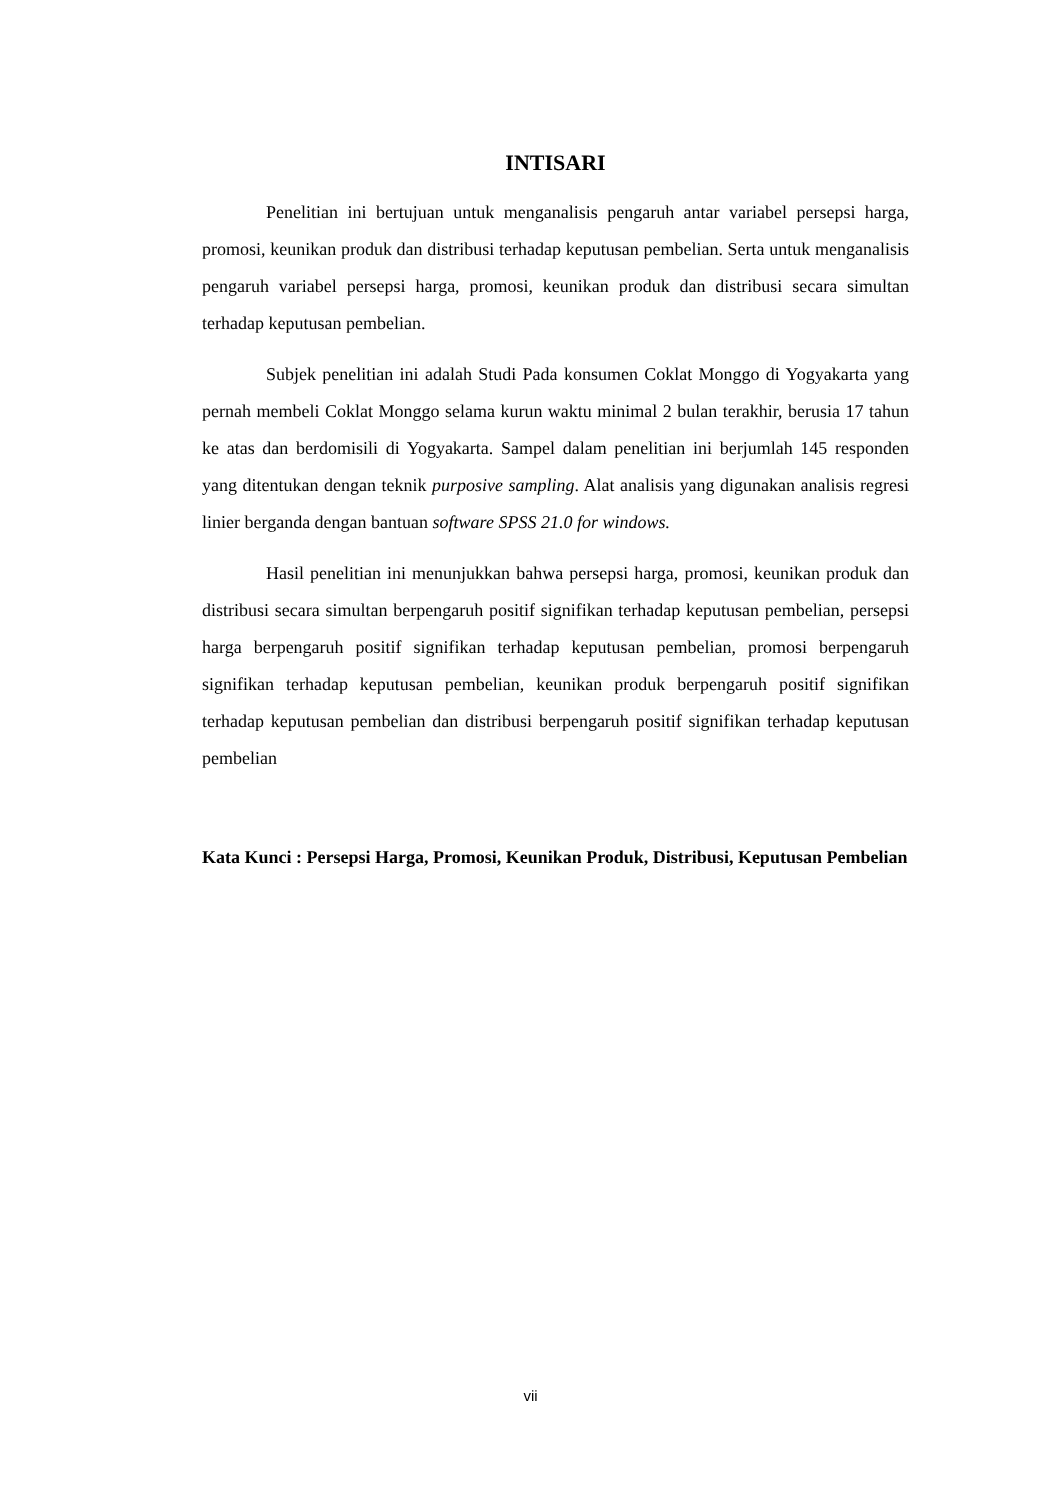INTISARI
Penelitian ini bertujuan untuk menganalisis pengaruh antar variabel persepsi harga, promosi, keunikan produk dan distribusi terhadap keputusan pembelian. Serta untuk menganalisis pengaruh variabel persepsi harga, promosi, keunikan produk dan distribusi secara simultan terhadap keputusan pembelian.
Subjek penelitian ini adalah Studi Pada konsumen Coklat Monggo di Yogyakarta yang pernah membeli Coklat Monggo selama kurun waktu minimal 2 bulan terakhir, berusia 17 tahun ke atas dan berdomisili di Yogyakarta. Sampel dalam penelitian ini berjumlah 145 responden yang ditentukan dengan teknik purposive sampling. Alat analisis yang digunakan analisis regresi linier berganda dengan bantuan software SPSS 21.0 for windows.
Hasil penelitian ini menunjukkan bahwa persepsi harga, promosi, keunikan produk dan distribusi secara simultan berpengaruh positif signifikan terhadap keputusan pembelian, persepsi harga berpengaruh positif signifikan terhadap keputusan pembelian, promosi berpengaruh signifikan terhadap keputusan pembelian, keunikan produk berpengaruh positif signifikan terhadap keputusan pembelian dan distribusi berpengaruh positif signifikan terhadap keputusan pembelian
Kata Kunci : Persepsi Harga, Promosi, Keunikan Produk, Distribusi, Keputusan Pembelian
vii